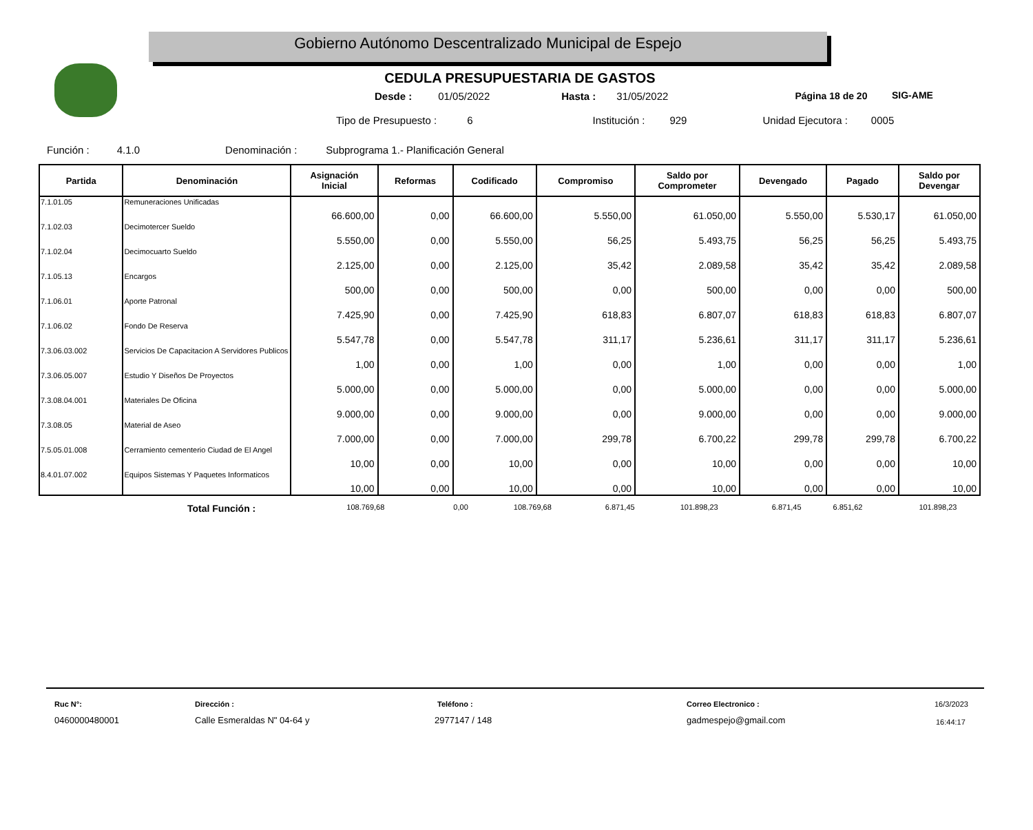Gobierno Autónomo Descentralizado Municipal de Espejo
SIG-AME
CEDULA PRESUPUESTARIA DE GASTOS
Desde : 01/05/2022 Hasta : 31/05/2022 Página 18 de 20
Tipo de Presupuesto : 6 Institución : 929 Unidad Ejecutora : 0005
Función : 4.1.0 Denominación : Subprograma 1.- Planificación General
| Partida | Denominación | Asignación Inicial | Reformas | Codificado | Compromiso | Saldo por Comprometer | Devengado | Pagado | Saldo por Devengar |
| --- | --- | --- | --- | --- | --- | --- | --- | --- | --- |
| 7.1.01.05 | Remuneraciones Unificadas | 66.600,00 | 0,00 | 66.600,00 | 5.550,00 | 61.050,00 | 5.550,00 | 5.530,17 | 61.050,00 |
| 7.1.02.03 | Decimotercer Sueldo | 5.550,00 | 0,00 | 5.550,00 | 56,25 | 5.493,75 | 56,25 | 56,25 | 5.493,75 |
| 7.1.02.04 | Decimocuarto Sueldo | 2.125,00 | 0,00 | 2.125,00 | 35,42 | 2.089,58 | 35,42 | 35,42 | 2.089,58 |
| 7.1.05.13 | Encargos | 500,00 | 0,00 | 500,00 | 0,00 | 500,00 | 0,00 | 0,00 | 500,00 |
| 7.1.06.01 | Aporte Patronal | 7.425,90 | 0,00 | 7.425,90 | 618,83 | 6.807,07 | 618,83 | 618,83 | 6.807,07 |
| 7.1.06.02 | Fondo De Reserva | 5.547,78 | 0,00 | 5.547,78 | 311,17 | 5.236,61 | 311,17 | 311,17 | 5.236,61 |
| 7.3.06.03.002 | Servicios De Capacitacion A Servidores Publicos | 1,00 | 0,00 | 1,00 | 0,00 | 1,00 | 0,00 | 0,00 | 1,00 |
| 7.3.06.05.007 | Estudio Y Diseños De Proyectos | 5.000,00 | 0,00 | 5.000,00 | 0,00 | 5.000,00 | 0,00 | 0,00 | 5.000,00 |
| 7.3.08.04.001 | Materiales De Oficina | 9.000,00 | 0,00 | 9.000,00 | 0,00 | 9.000,00 | 0,00 | 0,00 | 9.000,00 |
| 7.3.08.05 | Material de Aseo | 7.000,00 | 0,00 | 7.000,00 | 299,78 | 6.700,22 | 299,78 | 299,78 | 6.700,22 |
| 7.5.05.01.008 | Cerramiento cementerio Ciudad de El Angel | 10,00 | 0,00 | 10,00 | 0,00 | 10,00 | 0,00 | 0,00 | 10,00 |
| 8.4.01.07.002 | Equipos Sistemas Y Paquetes Informaticos | 10,00 | 0,00 | 10,00 | 0,00 | 10,00 | 0,00 | 0,00 | 10,00 |
Total Función : 108.769,68 0,00 108.769,68 6.871,45 101.898,23 6.871,45 6.851,62 101.898,23
Ruc N°: Dirección : Teléfono : Correo Electronico : 16/3/2023
0460000480001 Calle Esmeraldas N" 04-64 y 2977147 / 148 gadmespejo@gmail.com 16:44:17